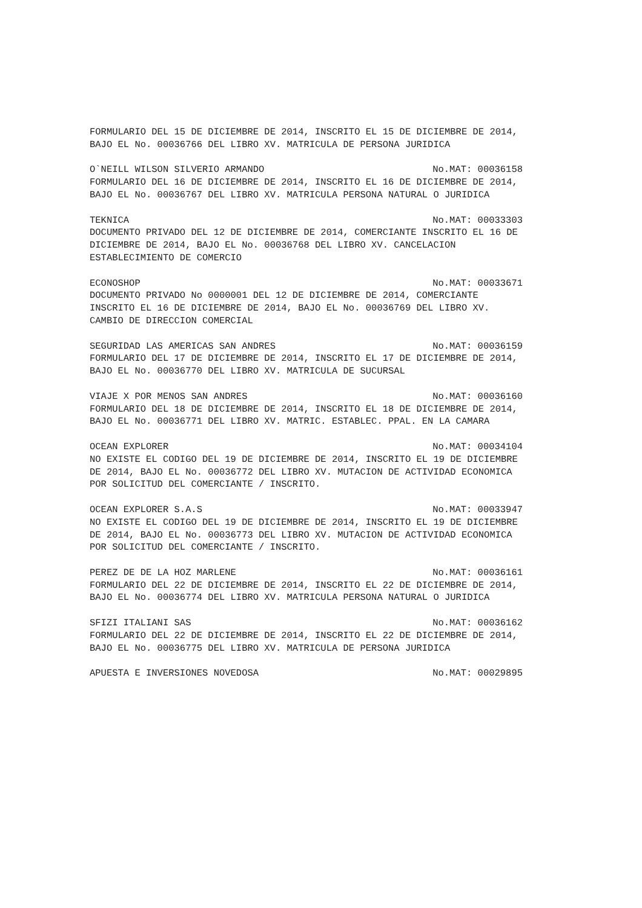FORMULARIO DEL 15 DE DICIEMBRE DE 2014, INSCRITO EL 15 DE DICIEMBRE DE 2014, BAJO EL No. 00036766 DEL LIBRO XV. MATRICULA DE PERSONA JURIDICA
O`NEILL WILSON SILVERIO ARMANDO No.MAT: 00036158
FORMULARIO DEL 16 DE DICIEMBRE DE 2014, INSCRITO EL 16 DE DICIEMBRE DE 2014, BAJO EL No. 00036767 DEL LIBRO XV. MATRICULA PERSONA NATURAL O JURIDICA
TEKNICA No.MAT: 00033303
DOCUMENTO PRIVADO DEL 12 DE DICIEMBRE DE 2014, COMERCIANTE INSCRITO EL 16 DE DICIEMBRE DE 2014, BAJO EL No. 00036768 DEL LIBRO XV. CANCELACION ESTABLECIMIENTO DE COMERCIO
ECONOSHOP No.MAT: 00033671
DOCUMENTO PRIVADO No 0000001 DEL 12 DE DICIEMBRE DE 2014, COMERCIANTE INSCRITO EL 16 DE DICIEMBRE DE 2014, BAJO EL No. 00036769 DEL LIBRO XV. CAMBIO DE DIRECCION COMERCIAL
SEGURIDAD LAS AMERICAS SAN ANDRES No.MAT: 00036159
FORMULARIO DEL 17 DE DICIEMBRE DE 2014, INSCRITO EL 17 DE DICIEMBRE DE 2014, BAJO EL No. 00036770 DEL LIBRO XV. MATRICULA DE SUCURSAL
VIAJE X POR MENOS SAN ANDRES No.MAT: 00036160
FORMULARIO DEL 18 DE DICIEMBRE DE 2014, INSCRITO EL 18 DE DICIEMBRE DE 2014, BAJO EL No. 00036771 DEL LIBRO XV. MATRIC. ESTABLEC. PPAL. EN LA CAMARA
OCEAN EXPLORER No.MAT: 00034104
NO EXISTE EL CODIGO DEL 19 DE DICIEMBRE DE 2014, INSCRITO EL 19 DE DICIEMBRE DE 2014, BAJO EL No. 00036772 DEL LIBRO XV. MUTACION DE ACTIVIDAD ECONOMICA POR SOLICITUD DEL COMERCIANTE / INSCRITO.
OCEAN EXPLORER S.A.S No.MAT: 00033947
NO EXISTE EL CODIGO DEL 19 DE DICIEMBRE DE 2014, INSCRITO EL 19 DE DICIEMBRE DE 2014, BAJO EL No. 00036773 DEL LIBRO XV. MUTACION DE ACTIVIDAD ECONOMICA POR SOLICITUD DEL COMERCIANTE / INSCRITO.
PEREZ DE DE LA HOZ MARLENE No.MAT: 00036161
FORMULARIO DEL 22 DE DICIEMBRE DE 2014, INSCRITO EL 22 DE DICIEMBRE DE 2014, BAJO EL No. 00036774 DEL LIBRO XV. MATRICULA PERSONA NATURAL O JURIDICA
SFIZI ITALIANI SAS No.MAT: 00036162
FORMULARIO DEL 22 DE DICIEMBRE DE 2014, INSCRITO EL 22 DE DICIEMBRE DE 2014, BAJO EL No. 00036775 DEL LIBRO XV. MATRICULA DE PERSONA JURIDICA
APUESTA E INVERSIONES NOVEDOSA No.MAT: 00029895